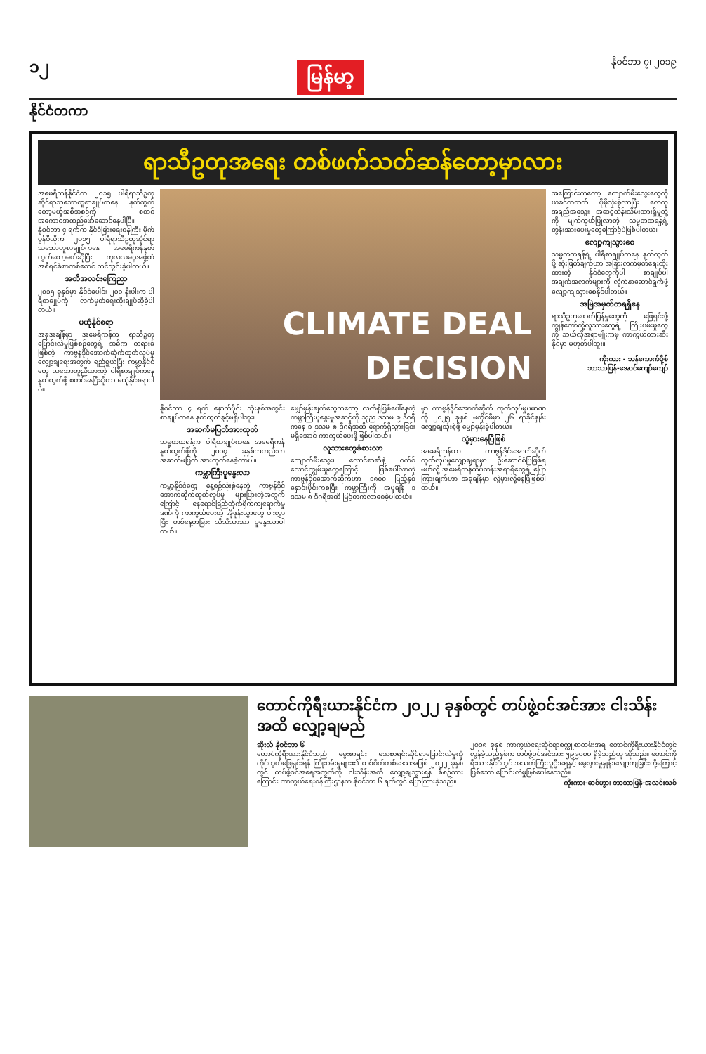၁၂
မြန်မာ့
နိုဝင်ဘာ ၇၊ ၂၀၁၉
နိုင်ငံတကာ
ရာသီဥတုအရေး တစ်ဖက်သတ်ဆန်တော့မှာလား
အမေရိကန်နိုင်ငံက ၂၀၁၅ ပါရီရာသီဥတုဆိုင်ရာသဘောတူစာချုပ်ကနေ နုတ်ထွက်တော့မယ့်အစီအစဉ်ကို စတင်အကောင်အထည်ဖော်ဆောင်နေပါပြီ။ နိုဝင်ဘာ ၄ ရက်က နိုင်ငံခြားရေးဝန်ကြီး မိုက်ပွန်ပီယိုက ၂၀၁၅ ပါရီရာသီဥတုဆိုင်ရာသဘောတူစာချုပ်ကနေ အမေရိကန်နုတ်ထွက်တော့မယ်ဆိုပြီး ကုလသမဂ္ဂအဖွဲ့ထံ အစီရင်ခံစာတစ်စောင် တင်သွင်းခဲ့ပါတယ်။
အတိအလင်းကြေညာ
၂၀၁၅ ခုနှစ်မှာ နိုင်ငံပေါင်း ၂၀၀ နီးပါးက ပါရီစာချုပ်ကို လက်မှတ်ရေးထိုးချုပ်ဆိုခဲ့ပါတယ်။
မယုံနိုင်စရာ
အခုအချိန်မှာ အမေရိကန်က ရာသီဥတုပြောင်းလဲမှုဖြစ်စဉ်တွေရဲ့ အဓိက တရားခံဖြစ်တဲ့ ကာဗွန်ဒိုင်အောက်ဆိုက်ထုတ်လုပ်မှုလျှော့ချရေးအတွက် ရည်ရွယ်ပြီး ကမ္ဘာ့နိုင်ငံတွေ သဘောတူညီထားတဲ့ ပါရီစာချုပ်ကနေ နုတ်ထွက်ဖို့ စတင်နေပြီဆိုတာ မယုံနိုင်စရာပါပဲ။
CLIMATE DEAL
DECISION
နိုဝင်ဘာ ၄ ရက် နောက်ပိုင်း သုံးနှစ်အတွင်း စာချုပ်ကနေ နုတ်ထွက်ခွင့်မရှိပါဘူး။
အဆက်မပြတ်အားထုတ်
သမ္မတထရန့်က ပါရီစာချုပ်ကနေ အမေရိကန်နုတ်ထွက်ဖို့ကို ၂၀၁၇ ခုနှစ်ကတည်းက အဆက်မပြတ် အားထုတ်နေခဲ့တာပါ။
ကမ္ဘာကြီးပူနွေးလာ
ကမ္ဘာ့နိုင်ငံတွေ နေ့စဉ်သုံးစွဲနေတဲ့ ကာဗွန်ဒိုင်အောက်ဆိုက်ထုတ်လုပ်မှု များပြားတဲ့အတွက်ကြောင့် နေရောင်ခြည်တိုက်ရိုက်ကျရောက်မှုဒဏ်ကို ကာကွယ်ပေးတဲ့ အိုဇုန်းလွှာတွေ ပါးလွှာပြီး တစ်နေ့တခြား သိသိသာသာ ပူနွေးလာပါတယ်။
မျှော်မှန်းချက်တွေကတော့ လက်ရှိဖြစ်ပေါ်နေတဲ့ ကမ္ဘာကြီးပူနွေးမှုအဆင့်ကို သုည ဒသမ ၉ ဒီဂရီကနေ ၁ ဒသမ ၈ ဒီဂရီအထိ ရောက်ရှိသွားခြင်းမရှိအောင် ကာကွယ်ပေးဖို့ဖြစ်ပါတယ်။
လူသားတွေခံစားလာ
ကျောက်မီးသွေး၊ လောင်စာဆီနဲ့ ဂက်စ်လောင်ကျွမ်းမှုတွေကြောင့် ဖြစ်ပေါ်လာတဲ့ ကာဗွန်ဒိုင်အောက်ဆိုက်ဟာ ၁၈၀၀ ပြည့်နှစ်နှောင်းပိုင်းကစပြီး ကမ္ဘာကြီးကို အပူချိန် ၁ ဒသမ ၈ ဒီဂရီအထိ မြင့်တက်လာစေခဲ့ပါတယ်။
မှာ ကာဗွန်ဒိုင်အောက်ဆိုက် ထုတ်လုပ်မှုပမာဏကို ၂၀၂၅ ခုနှစ် မတိုင်မီမှာ ၂၆ ရာခိုင်နှုန်းလျှော့ချသုံးစွဲဖို့ မျှော်မှန်းခဲ့ပါတယ်။
လွဲမှားနေပြီဖြစ်
အမေရိကန်ဟာ ကာဗွန်ဒိုင်အောက်ဆိုက်ထုတ်လုပ်မှုလျှော့ချရာမှာ ဦးဆောင်စံပြဖြစ်ရမယ်လို့ အမေရိကန်ထိပ်တန်းအရာရှိတွေရဲ့ ပြောကြားချက်ဟာ အခုချိန်မှာ လွဲမှားလို့နေပြီဖြစ်ပါတယ်။
အကြောင်းကတော့ ကျောက်မီးသွေးတွေကို ယခင်ကထက် ပိုမိုသုံးစွဲလာပြီး လေထုအရည်အသွေး အဆင့်ထိန်းသိမ်းထားရှိမှုတို့ကို မျက်ကွယ်ပြုလာတဲ့ သမ္မတထရန့်ရဲ့ တွန်းအားပေးမှုတွေကြောင့်ပဲဖြစ်ပါတယ်။
လျော့ကျသွားစေ
သမ္မတထရန့်ရဲ့ ပါရီစာချုပ်ကနေ နုတ်ထွက်ဖို့ ဆုံးဖြတ်ချက်ဟာ အခြားလက်မှတ်ရေးထိုးထားတဲ့ နိုင်ငံတွေကိုပါ စာချုပ်ပါအချက်အလက်များကို လိုက်နာဆောင်ရွက်ဖို့ လျော့ကျသွားစေနိုင်ပါတယ်။
အမြဲအမှတ်တရရှိနေ
ရာသီဥတုဖောက်ပြန်မှုတွေကို ဖြေရှင်းဖို့ ကျွန်တော်တို့လူသားတွေရဲ့ ကြိုးပမ်းမှုတွေကို ဘယ်လိုအရာမျိုးကမှ ကာကွယ်တားဆီးနိုင်မှာ မဟုတ်ပါဘူး။
ကိုးကား - ဘန်ကောက်ပို့စ်
ဘာသာပြန်-အောင်ကျော်ကျော်
တောင်ကိုရီးယားနိုင်ငံက ၂၀၂၂ ခုနှစ်တွင် တပ်ဖွဲ့ဝင်အင်အား ငါးသိန်းအထိ လျှော့ချမည်
ဆိုးလ် နိုဝင်ဘာ ၆
တောင်ကိုရီးယားနိုင်ငံသည် မွေးစာရင်း သေစာရင်းဆိုင်ရာပြောင်းလဲမှုကို ကိုင်တွယ်ဖြေရှင်းရန် ကြိုးပမ်းမှုများ၏ တစ်စိတ်တစ်ဒေသအဖြစ် ၂၀၂၂ ခုနှစ်တွင် တပ်ဖွဲ့ဝင်အရေအတွက်ကို ငါးသိန်းအထိ လျှော့ချသွားရန် စီစဉ်ထားကြောင်း ကာကွယ်ရေးဝန်ကြီးဌာနက နိုဝင်ဘာ ၆ ရက်တွင် ပြောကြားခဲ့သည်။
၂၀၁၈ ခုနှစ် ကာကွယ်ရေးဆိုင်ရာစက္ကူစာတမ်းအရ တောင်ကိုရီးယားနိုင်ငံတွင် လွန်ခဲ့သည့်နှစ်က တပ်ဖွဲ့ဝင်အင်အား ၅၉၉၀၀၀ ရှိခဲ့သည်ဟု ဆိုသည်။ တောင်ကိုရီးယားနိုင်ငံတွင် အသက်ကြီးလူဦးရေနှင့် မွေးဖွားမှုနှုန်းလျော့ကျခြင်းတို့ကြောင့်ဖြစ်သော ပြောင်းလဲမှုဖြစ်ပေါ်နေသည်။
ကိုးကား-ဆင်ဟွာ၊ ဘာသာပြန်-အလင်းသစ်